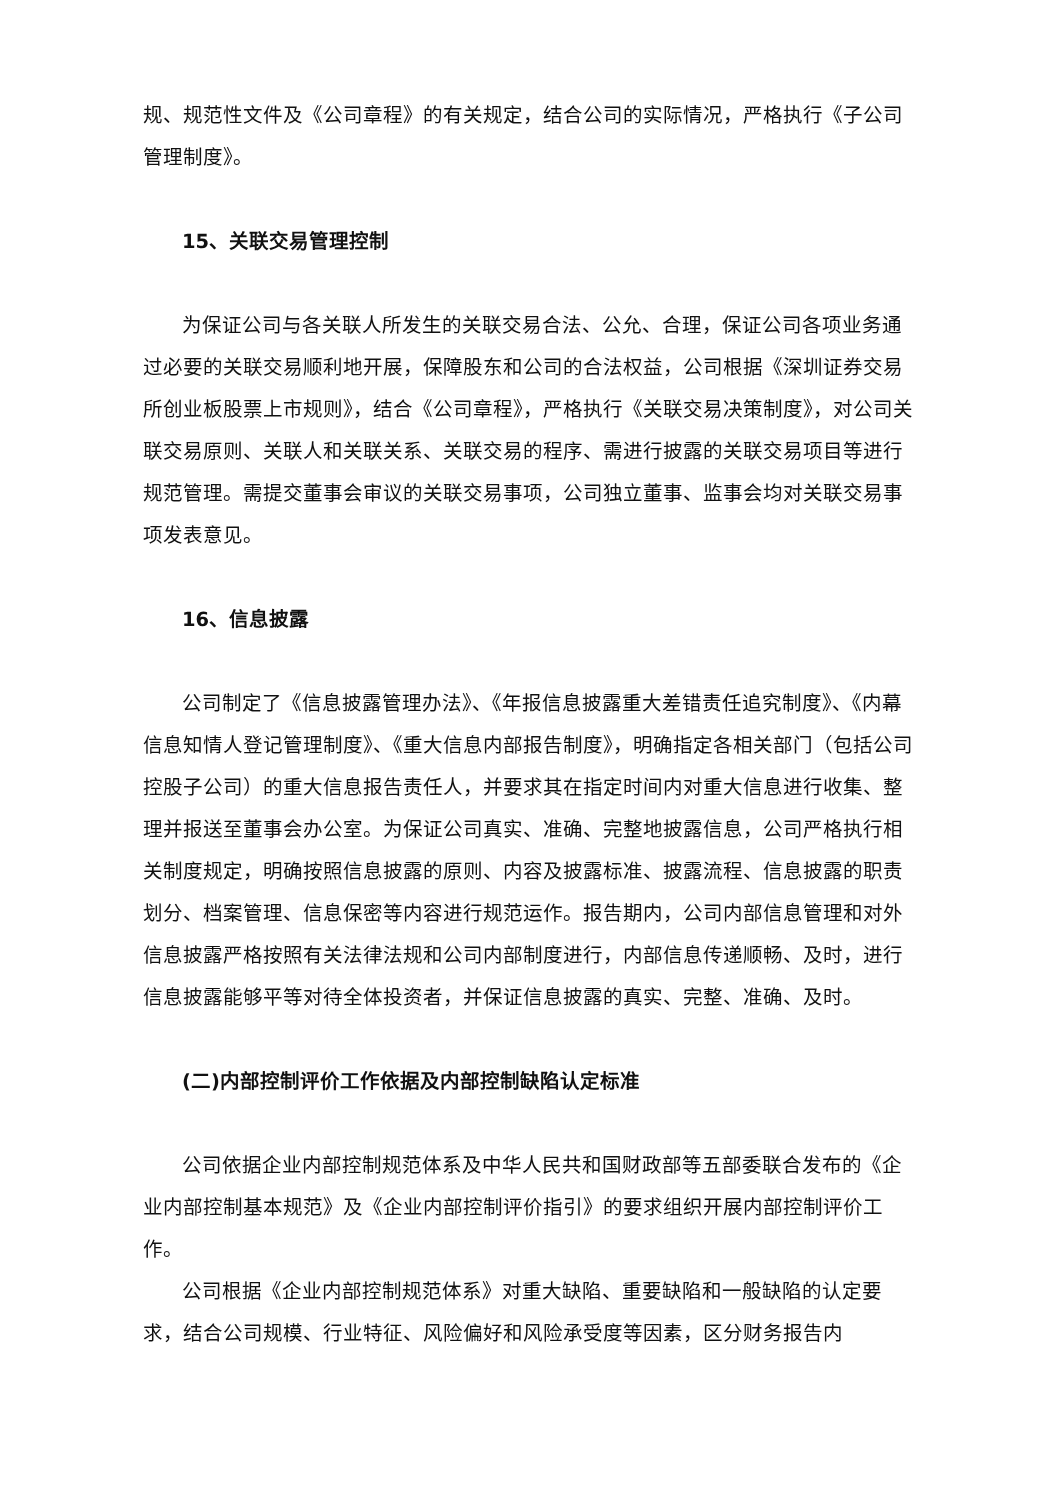规、规范性文件及《公司章程》的有关规定，结合公司的实际情况，严格执行《子公司管理制度》。
15、关联交易管理控制
为保证公司与各关联人所发生的关联交易合法、公允、合理，保证公司各项业务通过必要的关联交易顺利地开展，保障股东和公司的合法权益，公司根据《深圳证券交易所创业板股票上市规则》，结合《公司章程》，严格执行《关联交易决策制度》，对公司关联交易原则、关联人和关联关系、关联交易的程序、需进行披露的关联交易项目等进行规范管理。需提交董事会审议的关联交易事项，公司独立董事、监事会均对关联交易事项发表意见。
16、信息披露
公司制定了《信息披露管理办法》、《年报信息披露重大差错责任追究制度》、《内幕信息知情人登记管理制度》、《重大信息内部报告制度》，明确指定各相关部门（包括公司控股子公司）的重大信息报告责任人，并要求其在指定时间内对重大信息进行收集、整理并报送至董事会办公室。为保证公司真实、准确、完整地披露信息，公司严格执行相关制度规定，明确按照信息披露的原则、内容及披露标准、披露流程、信息披露的职责划分、档案管理、信息保密等内容进行规范运作。报告期内，公司内部信息管理和对外信息披露严格按照有关法律法规和公司内部制度进行，内部信息传递顺畅、及时，进行信息披露能够平等对待全体投资者，并保证信息披露的真实、完整、准确、及时。
(二)内部控制评价工作依据及内部控制缺陷认定标准
公司依据企业内部控制规范体系及中华人民共和国财政部等五部委联合发布的《企业内部控制基本规范》及《企业内部控制评价指引》的要求组织开展内部控制评价工作。
公司根据《企业内部控制规范体系》对重大缺陷、重要缺陷和一般缺陷的认定要求，结合公司规模、行业特征、风险偏好和风险承受度等因素，区分财务报告内